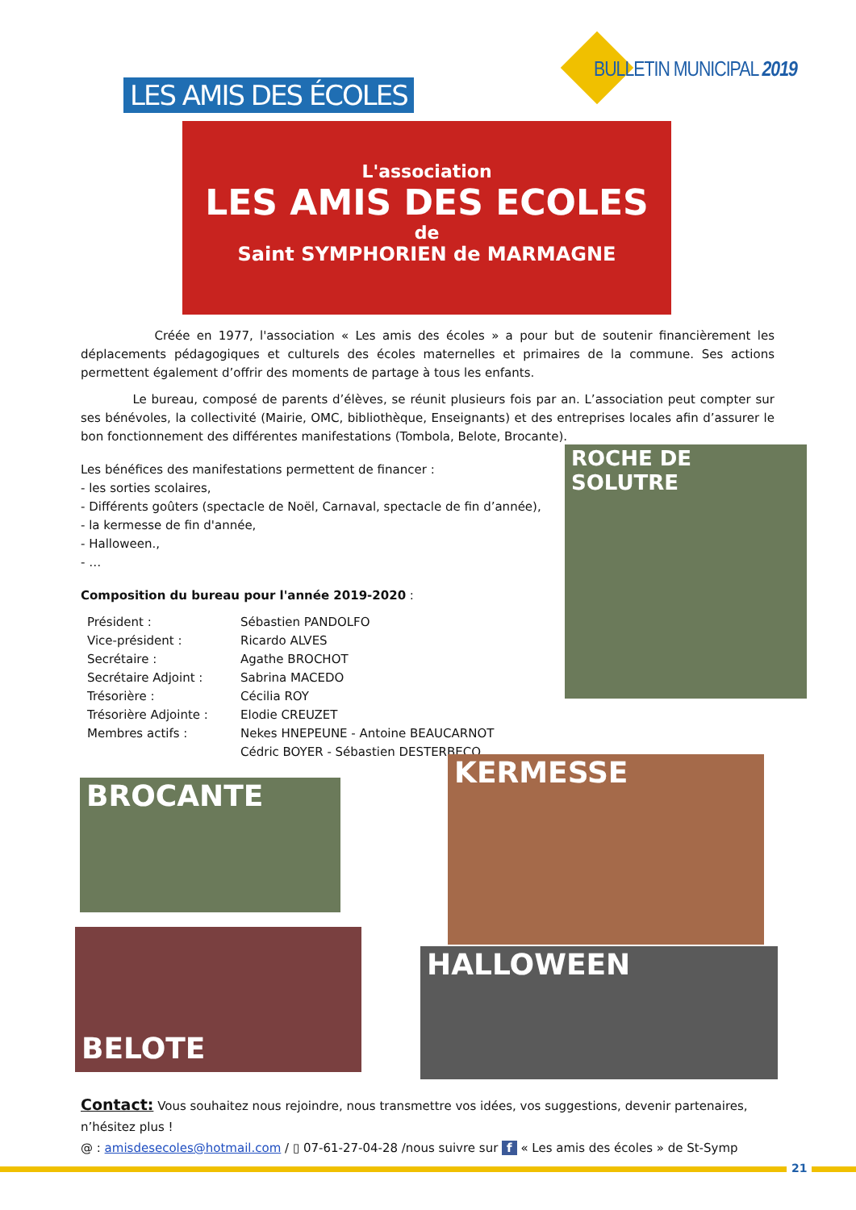BULLETIN MUNICIPAL 2019
LES AMIS DES ÉCOLES
L'association
LES AMIS DES ECOLES
de
Saint SYMPHORIEN de MARMAGNE
Créée en 1977, l'association « Les amis des écoles » a pour but de soutenir financièrement les déplacements pédagogiques et culturels des écoles maternelles et primaires de la commune. Ses actions permettent également d’offrir des moments de partage à tous les enfants.
Le bureau, composé de parents d’élèves, se réunit plusieurs fois par an. L’association peut compter sur ses bénévoles, la collectivité (Mairie, OMC, bibliothèque, Enseignants) et des entreprises locales afin d’assurer le bon fonctionnement des différentes manifestations (Tombola, Belote, Brocante).
Les bénéfices des manifestations permettent de financer :
- les sorties scolaires,
- Différents goûters (spectacle de Noël, Carnaval, spectacle de fin d’année),
- la kermesse de fin d'année,
- Halloween.,
- …
Composition du bureau pour l'année 2019-2020 :
| Président : | Sébastien PANDOLFO |
| Vice-président : | Ricardo ALVES |
| Secrétaire : | Agathe BROCHOT |
| Secrétaire Adjoint : | Sabrina MACEDO |
| Trésorière : | Cécilia ROY |
| Trésorière Adjointe : | Elodie CREUZET |
| Membres actifs : | Nekes HNEPEUNE - Antoine BEAUCARNOT Cédric BOYER - Sébastien DESTERBECQ |
ROCHE DE SOLUTRE
BROCANTE
KERMESSE
BELOTE
HALLOWEEN
Contact: Vous souhaitez nous rejoindre, nous transmettre vos idées, vos suggestions, devenir partenaires, n’hésitez plus !
@ : amisdesecoles@hotmail.com / ▯ 07-61-27-04-28 /nous suivre sur f « Les amis des écoles » de St-Symp
21